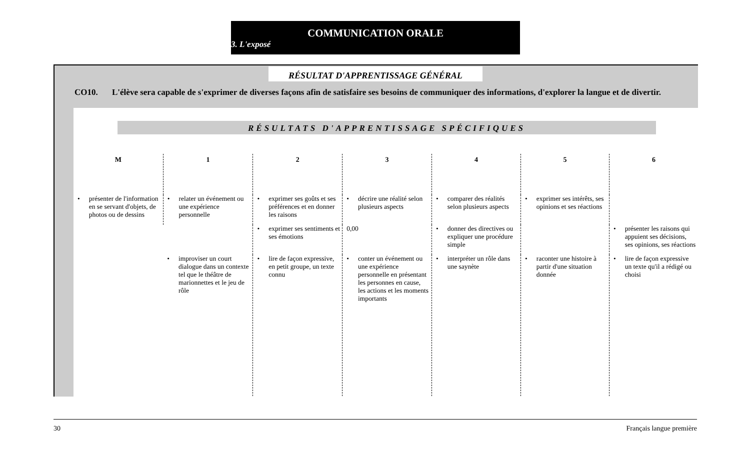COMMUNICATION ORALE
3. L'exposé
RÉSULTAT D'APPRENTISSAGE GÉNÉRAL
CO10. L'élève sera capable de s'exprimer de diverses façons afin de satisfaire ses besoins de communiquer des informations, d'explorer la langue et de divertir.
RÉSULTATS D'APPRENTISSAGE SPÉCIFIQUES
| M | 1 | 2 | 3 | 4 | 5 | 6 |
| --- | --- | --- | --- | --- | --- | --- |
| • présenter de l'information en se servant d'objets, de photos ou de dessins | • relater un événement ou une expérience personnelle | • exprimer ses goûts et ses préférences et en donner les raisons | • décrire une réalité selon plusieurs aspects | • comparer des réalités selon plusieurs aspects | • exprimer ses intérêts, ses opinions et ses réactions | |
| | | • exprimer ses sentiments et ses émotions | 0,00 | • donner des directives ou expliquer une procédure simple | | • présenter les raisons qui appuient ses décisions, ses opinions, ses réactions |
| | • improviser un court dialogue dans un contexte tel que le théâtre de marionnettes et le jeu de rôle | • lire de façon expressive, en petit groupe, un texte connu | • conter un événement ou une expérience personnelle en présentant les personnes en cause, les actions et les moments importants | • interpréter un rôle dans une saynète | • raconter une histoire à partir d'une situation donnée | • lire de façon expressive un texte qu'il a rédigé ou choisi |
30 Français langue première